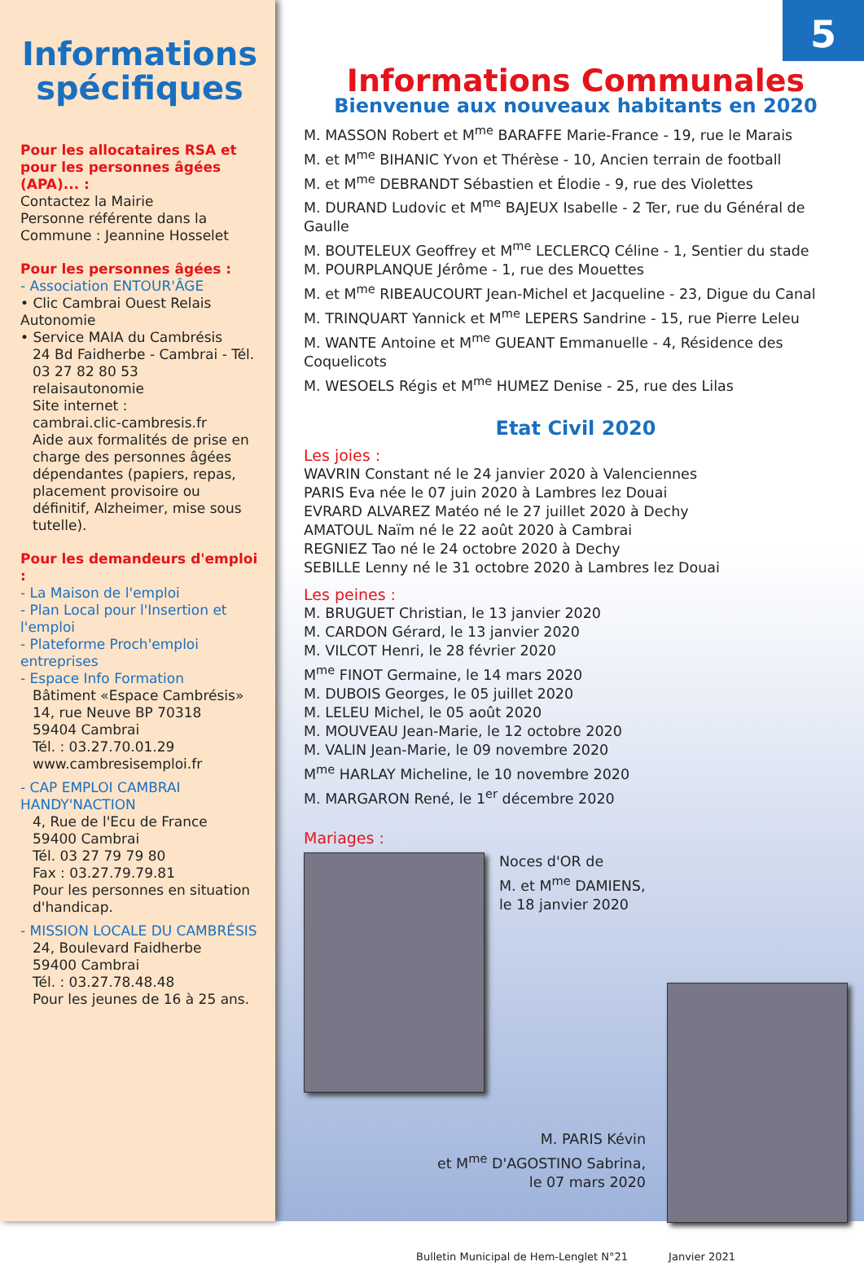Informations spécifiques
Pour les allocataires RSA et pour les personnes âgées (APA)... :
Contactez la Mairie
Personne référente dans la Commune : Jeannine Hosselet
Pour les personnes âgées :
- Association ENTOUR'ÂGE
• Clic Cambrai Ouest Relais Autonomie
• Service MAIA du Cambrésis
24 Bd Faidherbe - Cambrai - Tél. 03 27 82 80 53
relaisautonomie
Site internet :
cambrai.clic-cambresis.fr
Aide aux formalités de prise en charge des personnes âgées dépendantes (papiers, repas, placement provisoire ou définitif, Alzheimer, mise sous tutelle).
Pour les demandeurs d'emploi :
- La Maison de l'emploi
- Plan Local pour l'Insertion et l'emploi
- Plateforme Proch'emploi entreprises
- Espace Info Formation
Bâtiment «Espace Cambrésis»
14, rue Neuve BP 70318
59404 Cambrai
Tél. : 03.27.70.01.29
www.cambresisemploi.fr
- CAP EMPLOI CAMBRAI HANDY'NACTION
4, Rue de l'Ecu de France
59400 Cambrai
Tél. 03 27 79 79 80
Fax : 03.27.79.79.81
Pour les personnes en situation d'handicap.
- MISSION LOCALE DU CAMBRÉSIS
24, Boulevard Faidherbe
59400 Cambrai
Tél. : 03.27.78.48.48
Pour les jeunes de 16 à 25 ans.
5
Informations Communales
Bienvenue aux nouveaux habitants en 2020
M. MASSON Robert et M<sup>me</sup> BARAFFE Marie-France - 19, rue le Marais
M. et M<sup>me</sup> BIHANIC Yvon et Thérèse - 10, Ancien terrain de football
M. et M<sup>me</sup> DEBRANDT Sébastien et Élodie - 9, rue des Violettes
M. DURAND Ludovic et M<sup>me</sup> BAJEUX Isabelle - 2 Ter, rue du Général de Gaulle
M. BOUTELEUX Geoffrey et M<sup>me</sup> LECLERCQ Céline - 1, Sentier du stade
M. POURPLANQUE Jérôme - 1, rue des Mouettes
M. et M<sup>me</sup> RIBEAUCOURT Jean-Michel et Jacqueline - 23, Digue du Canal
M. TRINQUART Yannick et M<sup>me</sup> LEPERS Sandrine - 15, rue Pierre Leleu
M. WANTE Antoine et M<sup>me</sup> GUEANT Emmanuelle - 4, Résidence des Coquelicots
M. WESOELS Régis et M<sup>me</sup> HUMEZ Denise - 25, rue des Lilas
Etat Civil 2020
Les joies :
WAVRIN Constant né le 24 janvier 2020 à Valenciennes
PARIS Eva née le 07 juin 2020 à Lambres lez Douai
EVRARD ALVAREZ Matéo né le 27 juillet 2020 à Dechy
AMATOUL Naïm né le 22 août 2020 à Cambrai
REGNIEZ Tao né le 24 octobre 2020 à Dechy
SEBILLE Lenny né le 31 octobre 2020 à Lambres lez Douai
Les peines :
M. BRUGUET Christian, le 13 janvier 2020
M. CARDON Gérard, le 13 janvier 2020
M. VILCOT Henri, le 28 février 2020
M<sup>me</sup> FINOT Germaine, le 14 mars 2020
M. DUBOIS Georges, le 05 juillet 2020
M. LELEU Michel, le 05 août 2020
M. MOUVEAU Jean-Marie, le 12 octobre 2020
M. VALIN Jean-Marie, le 09 novembre 2020
M<sup>me</sup> HARLAY Micheline, le 10 novembre 2020
M. MARGARON René, le 1<sup>er</sup> décembre 2020
Mariages :
Noces d'OR de
M. et M<sup>me</sup> DAMIENS,
le 18 janvier 2020
M. PARIS Kévin
et M<sup>me</sup> D'AGOSTINO Sabrina,
le 07 mars 2020
Bulletin Municipal de Hem-Lenglet N°21 Janvier 2021